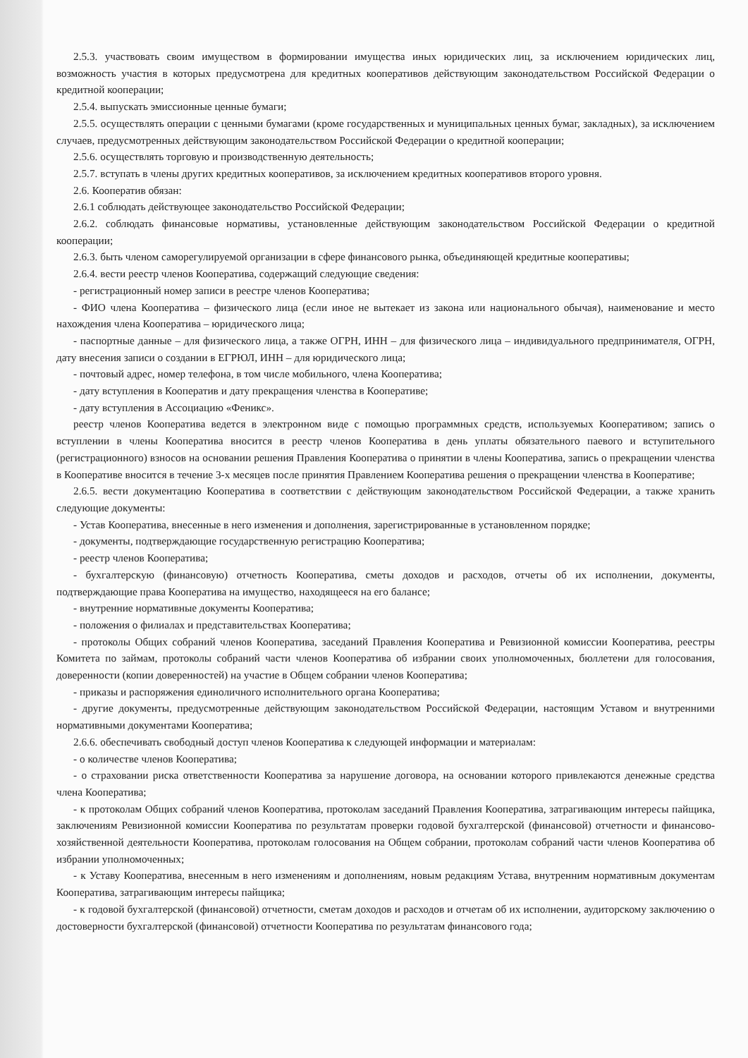2.5.3. участвовать своим имуществом в формировании имущества иных юридических лиц, за исключением юридических лиц, возможность участия в которых предусмотрена для кредитных кооперативов действующим законодательством Российской Федерации о кредитной кооперации;
2.5.4. выпускать эмиссионные ценные бумаги;
2.5.5. осуществлять операции с ценными бумагами (кроме государственных и муниципальных ценных бумаг, закладных), за исключением случаев, предусмотренных действующим законодательством Российской Федерации о кредитной кооперации;
2.5.6. осуществлять торговую и производственную деятельность;
2.5.7. вступать в члены других кредитных кооперативов, за исключением кредитных кооперативов второго уровня.
2.6. Кооператив обязан:
2.6.1 соблюдать действующее законодательство Российской Федерации;
2.6.2. соблюдать финансовые нормативы, установленные действующим законодательством Российской Федерации о кредитной кооперации;
2.6.3. быть членом саморегулируемой организации в сфере финансового рынка, объединяющей кредитные кооперативы;
2.6.4. вести реестр членов Кооператива, содержащий следующие сведения:
- регистрационный номер записи в реестре членов Кооператива;
- ФИО члена Кооператива – физического лица (если иное не вытекает из закона или национального обычая), наименование и место нахождения члена Кооператива – юридического лица;
- паспортные данные – для физического лица, а также ОГРН, ИНН – для физического лица – индивидуального предпринимателя, ОГРН, дату внесения записи о создании в ЕГРЮЛ, ИНН – для юридического лица;
- почтовый адрес, номер телефона, в том числе мобильного, члена Кооператива;
- дату вступления в Кооператив и дату прекращения членства в Кооперативе;
- дату вступления в Ассоциацию «Феникс».
реестр членов Кооператива ведется в электронном виде с помощью программных средств, используемых Кооперативом; запись о вступлении в члены Кооператива вносится в реестр членов Кооператива в день уплаты обязательного паевого и вступительного (регистрационного) взносов на основании решения Правления Кооператива о принятии в члены Кооператива, запись о прекращении членства в Кооперативе вносится в течение 3-х месяцев после принятия Правлением Кооператива решения о прекращении членства в Кооперативе;
2.6.5. вести документацию Кооператива в соответствии с действующим законодательством Российской Федерации, а также хранить следующие документы:
- Устав Кооператива, внесенные в него изменения и дополнения, зарегистрированные в установленном порядке;
- документы, подтверждающие государственную регистрацию Кооператива;
- реестр членов Кооператива;
- бухгалтерскую (финансовую) отчетность Кооператива, сметы доходов и расходов, отчеты об их исполнении, документы, подтверждающие права Кооператива на имущество, находящееся на его балансе;
- внутренние нормативные документы Кооператива;
- положения о филиалах и представительствах Кооператива;
- протоколы Общих собраний членов Кооператива, заседаний Правления Кооператива и Ревизионной комиссии Кооператива, реестры Комитета по займам, протоколы собраний части членов Кооператива об избрании своих уполномоченных, бюллетени для голосования, доверенности (копии доверенностей) на участие в Общем собрании членов Кооператива;
- приказы и распоряжения единоличного исполнительного органа Кооператива;
- другие документы, предусмотренные действующим законодательством Российской Федерации, настоящим Уставом и внутренними нормативными документами Кооператива;
2.6.6. обеспечивать свободный доступ членов Кооператива к следующей информации и материалам:
- о количестве членов Кооператива;
- о страховании риска ответственности Кооператива за нарушение договора, на основании которого привлекаются денежные средства члена Кооператива;
- к протоколам Общих собраний членов Кооператива, протоколам заседаний Правления Кооператива, затрагивающим интересы пайщика, заключениям Ревизионной комиссии Кооператива по результатам проверки годовой бухгалтерской (финансовой) отчетности и финансово-хозяйственной деятельности Кооператива, протоколам голосования на Общем собрании, протоколам собраний части членов Кооператива об избрании уполномоченных;
- к Уставу Кооператива, внесенным в него изменениям и дополнениям, новым редакциям Устава, внутренним нормативным документам Кооператива, затрагивающим интересы пайщика;
- к годовой бухгалтерской (финансовой) отчетности, сметам доходов и расходов и отчетам об их исполнении, аудиторскому заключению о достоверности бухгалтерской (финансовой) отчетности Кооператива по результатам финансового года;